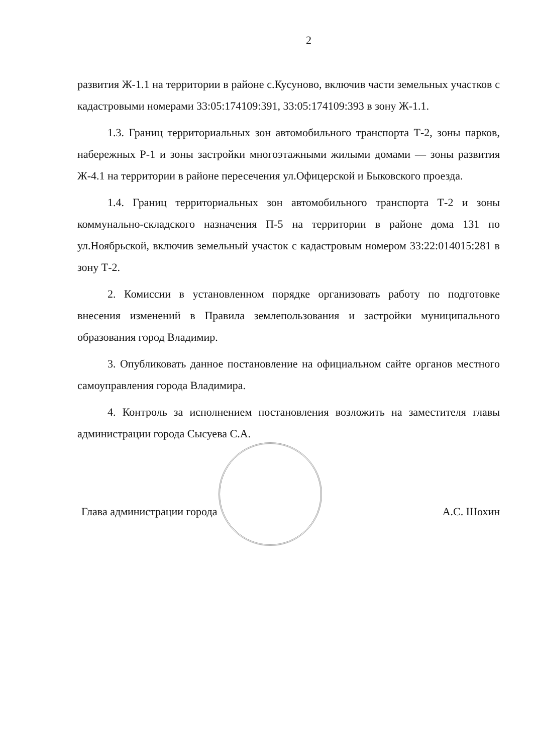2
развития Ж-1.1 на территории в районе с.Кусуново, включив части земельных участков с кадастровыми номерами 33:05:174109:391, 33:05:174109:393 в зону Ж-1.1.
1.3. Границ территориальных зон автомобильного транспорта Т-2, зоны парков, набережных Р-1 и зоны застройки многоэтажными жилыми домами — зоны развития Ж-4.1 на территории в районе пересечения ул.Офицерской и Быковского проезда.
1.4. Границ территориальных зон автомобильного транспорта Т-2 и зоны коммунально-складского назначения П-5 на территории в районе дома 131 по ул.Ноябрьской, включив земельный участок с кадастровым номером 33:22:014015:281 в зону Т-2.
2. Комиссии в установленном порядке организовать работу по подготовке внесения изменений в Правила землепользования и застройки муниципального образования город Владимир.
3. Опубликовать данное постановление на официальном сайте органов местного самоуправления города Владимира.
4. Контроль за исполнением постановления возложить на заместителя главы администрации города Сысуева С.А.
Глава администрации города А.С. Шохин